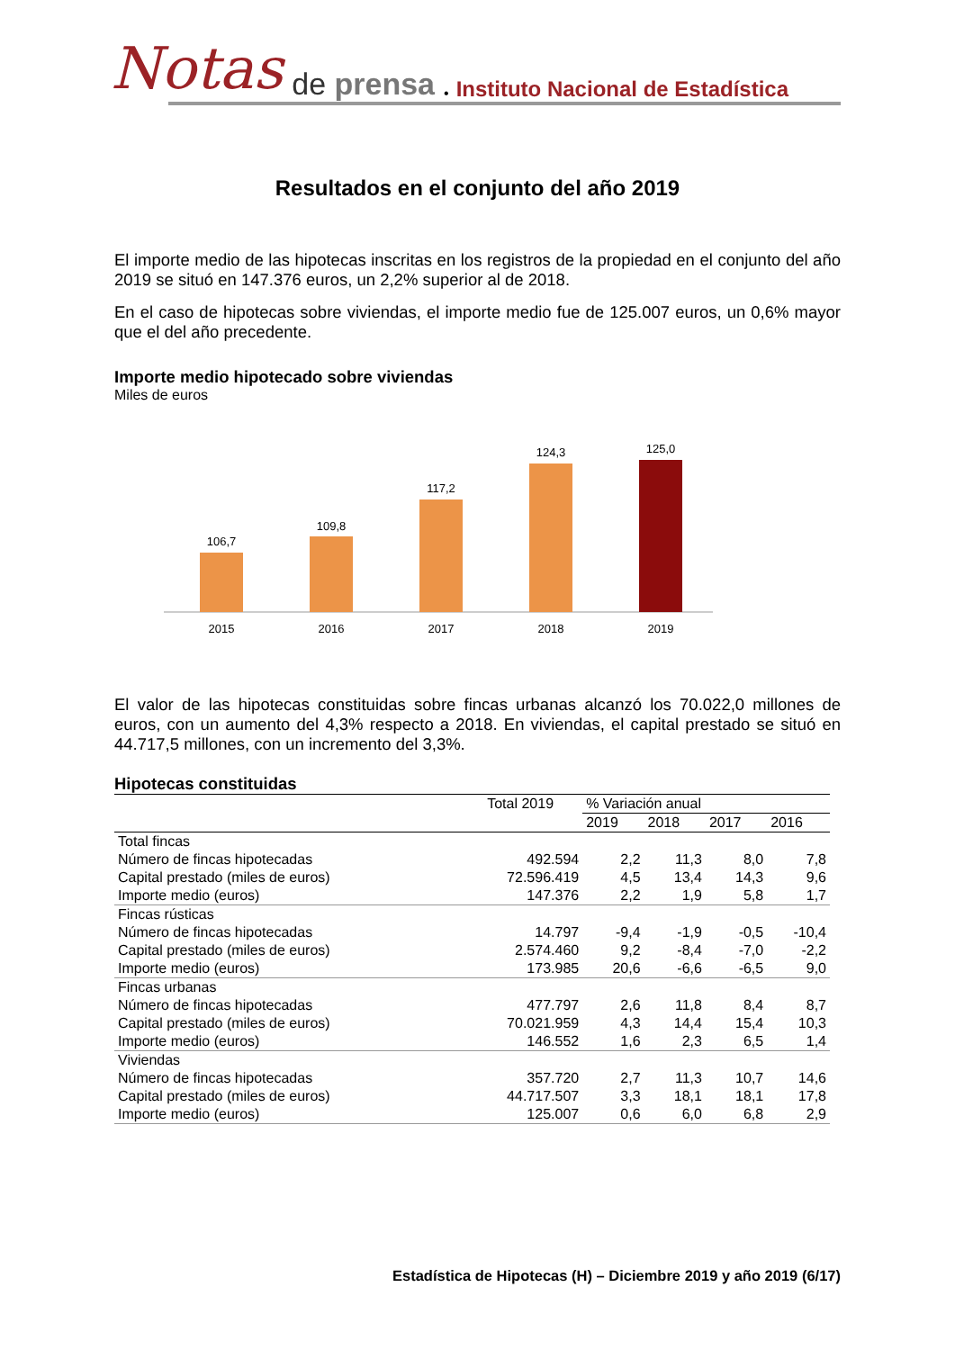Notas de prensa • Instituto Nacional de Estadística
Resultados en el conjunto del año 2019
El importe medio de las hipotecas inscritas en los registros de la propiedad en el conjunto del año 2019 se situó en 147.376 euros, un 2,2% superior al de 2018.
En el caso de hipotecas sobre viviendas, el importe medio fue de 125.007 euros, un 0,6% mayor que el del año precedente.
Importe medio hipotecado sobre viviendas
Miles de euros
106,7
2015
109,8
2016
117,2
2017
124,3
2018
125,0
2019
El valor de las hipotecas constituidas sobre fincas urbanas alcanzó los 70.022,0 millones de euros, con un aumento del 4,3% respecto a 2018. En viviendas, el capital prestado se situó en 44.717,5 millones, con un incremento del 3,3%.
Hipotecas constituidas
| | Total 2019 | % Variación anual | | | |
| --- | --- | --- | --- | --- | --- |
| | | 2019 | 2018 | 2017 | 2016 |
| Total fincas | | | | | |
| Número de fincas hipotecadas | 492.594 | 2,2 | 11,3 | 8,0 | 7,8 |
| Capital prestado (miles de euros) | 72.596.419 | 4,5 | 13,4 | 14,3 | 9,6 |
| Importe medio (euros) | 147.376 | 2,2 | 1,9 | 5,8 | 1,7 |
| Fincas rústicas | | | | | |
| Número de fincas hipotecadas | 14.797 | -9,4 | -1,9 | -0,5 | -10,4 |
| Capital prestado (miles de euros) | 2.574.460 | 9,2 | -8,4 | -7,0 | -2,2 |
| Importe medio (euros) | 173.985 | 20,6 | -6,6 | -6,5 | 9,0 |
| Fincas urbanas | | | | | |
| Número de fincas hipotecadas | 477.797 | 2,6 | 11,8 | 8,4 | 8,7 |
| Capital prestado (miles de euros) | 70.021.959 | 4,3 | 14,4 | 15,4 | 10,3 |
| Importe medio (euros) | 146.552 | 1,6 | 2,3 | 6,5 | 1,4 |
| Viviendas | | | | | |
| Número de fincas hipotecadas | 357.720 | 2,7 | 11,3 | 10,7 | 14,6 |
| Capital prestado (miles de euros) | 44.717.507 | 3,3 | 18,1 | 18,1 | 17,8 |
| Importe medio (euros) | 125.007 | 0,6 | 6,0 | 6,8 | 2,9 |
Estadística de Hipotecas (H) – Diciembre 2019 y año 2019 (6/17)